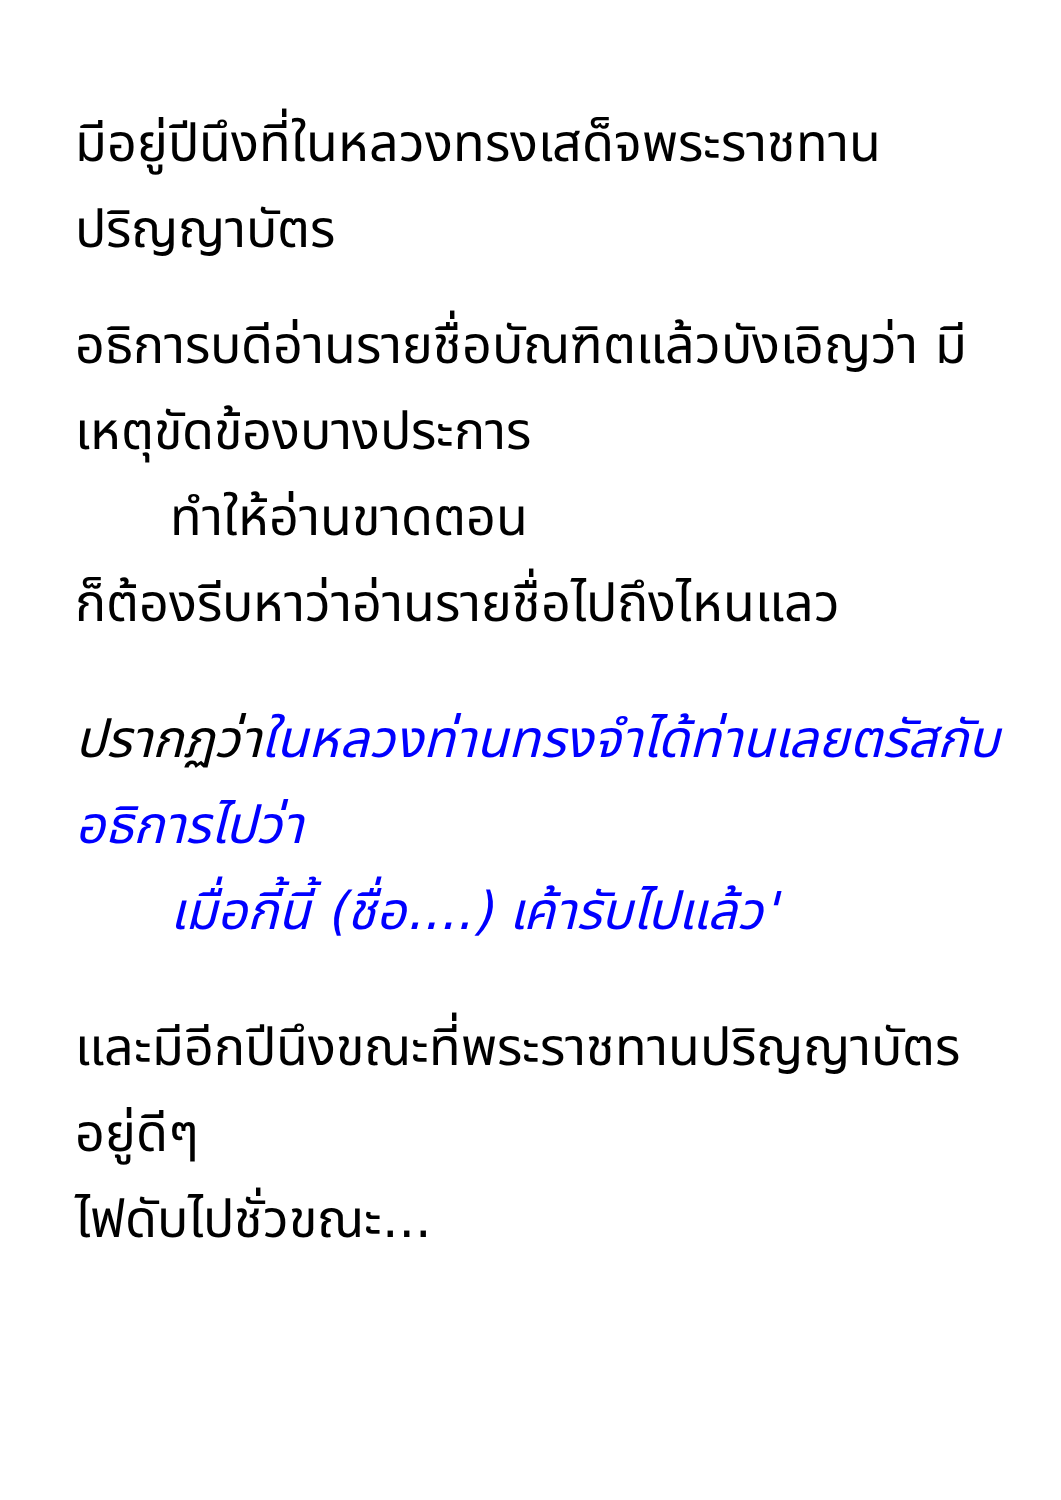มีอยู่ปีนึงที่ในหลวงทรงเสด็จพระราชทานปริญญาบัตร
อธิการบดีอ่านรายชื่อบัณฑิตแล้วบังเอิญว่า มีเหตุขัดข้องบางประการ
ทำให้อ่านขาดตอน
ก็ต้องรีบหาว่าอ่านรายชื่อไปถึงไหนแลว
ปรากฏว่า ในหลวงท่านทรงจำได้ท่านเลยตรัสกับอธิการไปว่า
เมื่อกี้นี้ (ชื่อ....) เค้ารับไปแล้ว'
และมีอีกปีนึงขณะที่พระราชทานปริญญาบัตรอยู่ดีๆ
ไฟดับไปชั่วขณะ...